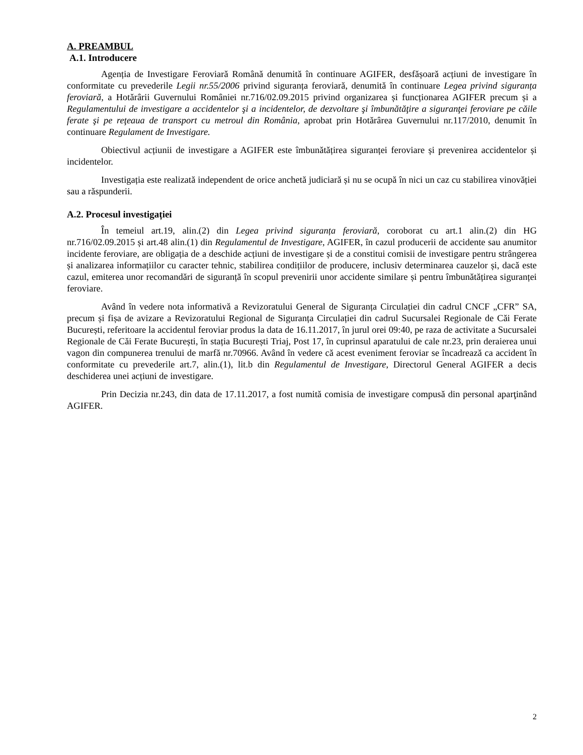A. PREAMBUL
A.1. Introducere
Agenția de Investigare Feroviară Română denumită în continuare AGIFER, desfășoară acțiuni de investigare în conformitate cu prevederile Legii nr.55/2006 privind siguranța feroviară, denumită în continuare Legea privind siguranța feroviară, a Hotărârii Guvernului României nr.716/02.09.2015 privind organizarea și funcționarea AGIFER precum și a Regulamentului de investigare a accidentelor şi a incidentelor, de dezvoltare şi îmbunătăţire a siguranţei feroviare pe căile ferate şi pe reţeaua de transport cu metroul din România, aprobat prin Hotărârea Guvernului nr.117/2010, denumit în continuare Regulament de Investigare.
Obiectivul acțiunii de investigare a AGIFER este îmbunătățirea siguranței feroviare și prevenirea accidentelor și incidentelor.
Investigația este realizată independent de orice anchetă judiciară și nu se ocupă în nici un caz cu stabilirea vinovăției sau a răspunderii.
A.2. Procesul investigației
În temeiul art.19, alin.(2) din Legea privind siguranța feroviară, coroborat cu art.1 alin.(2) din HG nr.716/02.09.2015 și art.48 alin.(1) din Regulamentul de Investigare, AGIFER, în cazul producerii de accidente sau anumitor incidente feroviare, are obligația de a deschide acțiuni de investigare și de a constitui comisii de investigare pentru strângerea și analizarea informațiilor cu caracter tehnic, stabilirea condițiilor de producere, inclusiv determinarea cauzelor și, dacă este cazul, emiterea unor recomandări de siguranță în scopul prevenirii unor accidente similare și pentru îmbunătățirea siguranței feroviare.
Având în vedere nota informativă a Revizoratului General de Siguranța Circulației din cadrul CNCF „CFR” SA, precum și fișa de avizare a Revizoratului Regional de Siguranța Circulației din cadrul Sucursalei Regionale de Căi Ferate București, referitoare la accidentul feroviar produs la data de 16.11.2017, în jurul orei 09:40, pe raza de activitate a Sucursalei Regionale de Căi Ferate București, în stația București Triaj, Post 17, în cuprinsul aparatului de cale nr.23, prin deraierea unui vagon din compunerea trenului de marfă nr.70966. Având în vedere că acest eveniment feroviar se încadrează ca accident în conformitate cu prevederile art.7, alin.(1), lit.b din Regulamentul de Investigare, Directorul General AGIFER a decis deschiderea unei acțiuni de investigare.
Prin Decizia nr.243, din data de 17.11.2017, a fost numită comisia de investigare compusă din personal aparţinând AGIFER.
2